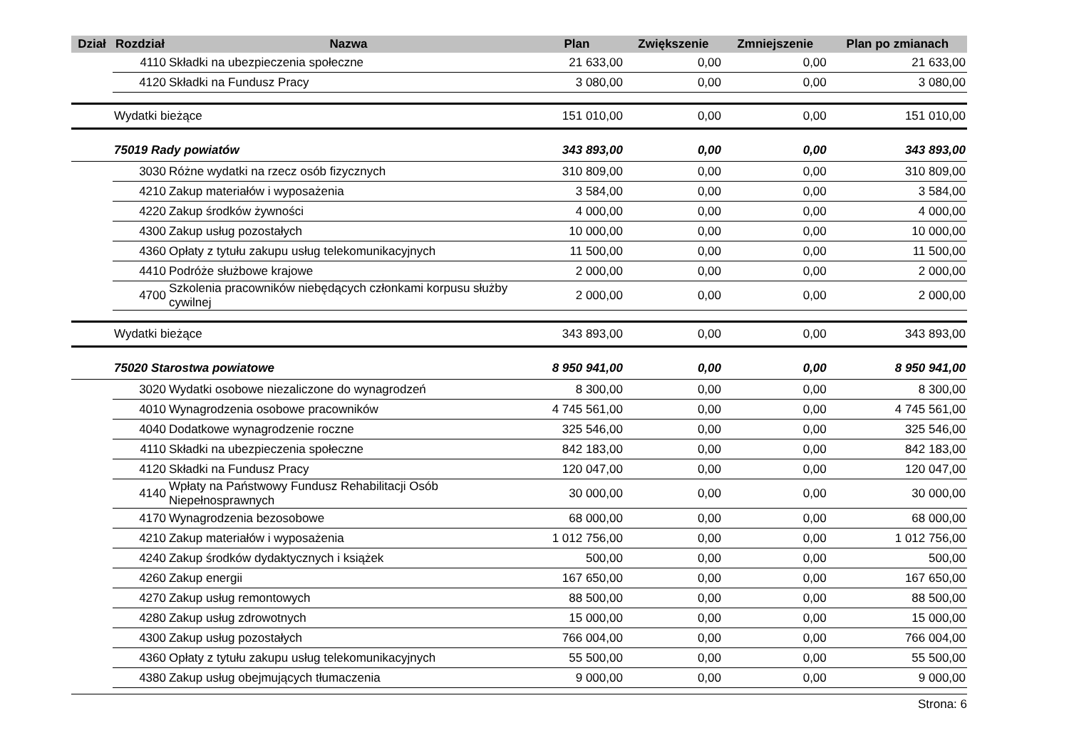| Dział | Rozdział | Nazwa | Plan | Zwiększenie | Zmniejszenie | Plan po zmianach |
| --- | --- | --- | --- | --- | --- | --- |
| | 4110 | Składki na ubezpieczenia społeczne | 21 633,00 | 0,00 | 0,00 | 21 633,00 |
| | 4120 | Składki na Fundusz Pracy | 3 080,00 | 0,00 | 0,00 | 3 080,00 |
| | Wydatki bieżące | | 151 010,00 | 0,00 | 0,00 | 151 010,00 |
| | 75019 Rady powiatów | | 343 893,00 | 0,00 | 0,00 | 343 893,00 |
| | 3030 | Różne wydatki na rzecz osób fizycznych | 310 809,00 | 0,00 | 0,00 | 310 809,00 |
| | 4210 | Zakup materiałów i wyposażenia | 3 584,00 | 0,00 | 0,00 | 3 584,00 |
| | 4220 | Zakup środków żywności | 4 000,00 | 0,00 | 0,00 | 4 000,00 |
| | 4300 | Zakup usług pozostałych | 10 000,00 | 0,00 | 0,00 | 10 000,00 |
| | 4360 | Opłaty z tytułu zakupu usług telekomunikacyjnych | 11 500,00 | 0,00 | 0,00 | 11 500,00 |
| | 4410 | Podróże służbowe krajowe | 2 000,00 | 0,00 | 0,00 | 2 000,00 |
| | 4700 | Szkolenia pracowników niebędących członkami korpusu służby cywilnej | 2 000,00 | 0,00 | 0,00 | 2 000,00 |
| | Wydatki bieżące | | 343 893,00 | 0,00 | 0,00 | 343 893,00 |
| | 75020 Starostwa powiatowe | | 8 950 941,00 | 0,00 | 0,00 | 8 950 941,00 |
| | 3020 | Wydatki osobowe niezaliczone do wynagrodzeń | 8 300,00 | 0,00 | 0,00 | 8 300,00 |
| | 4010 | Wynagrodzenia osobowe pracowników | 4 745 561,00 | 0,00 | 0,00 | 4 745 561,00 |
| | 4040 | Dodatkowe wynagrodzenie roczne | 325 546,00 | 0,00 | 0,00 | 325 546,00 |
| | 4110 | Składki na ubezpieczenia społeczne | 842 183,00 | 0,00 | 0,00 | 842 183,00 |
| | 4120 | Składki na Fundusz Pracy | 120 047,00 | 0,00 | 0,00 | 120 047,00 |
| | 4140 | Wpłaty na Państwowy Fundusz Rehabilitacji Osób Niepełnosprawnych | 30 000,00 | 0,00 | 0,00 | 30 000,00 |
| | 4170 | Wynagrodzenia bezosobowe | 68 000,00 | 0,00 | 0,00 | 68 000,00 |
| | 4210 | Zakup materiałów i wyposażenia | 1 012 756,00 | 0,00 | 0,00 | 1 012 756,00 |
| | 4240 | Zakup środków dydaktycznych i książek | 500,00 | 0,00 | 0,00 | 500,00 |
| | 4260 | Zakup energii | 167 650,00 | 0,00 | 0,00 | 167 650,00 |
| | 4270 | Zakup usług remontowych | 88 500,00 | 0,00 | 0,00 | 88 500,00 |
| | 4280 | Zakup usług zdrowotnych | 15 000,00 | 0,00 | 0,00 | 15 000,00 |
| | 4300 | Zakup usług pozostałych | 766 004,00 | 0,00 | 0,00 | 766 004,00 |
| | 4360 | Opłaty z tytułu zakupu usług telekomunikacyjnych | 55 500,00 | 0,00 | 0,00 | 55 500,00 |
| | 4380 | Zakup usług obejmujących tłumaczenia | 9 000,00 | 0,00 | 0,00 | 9 000,00 |
Strona: 6